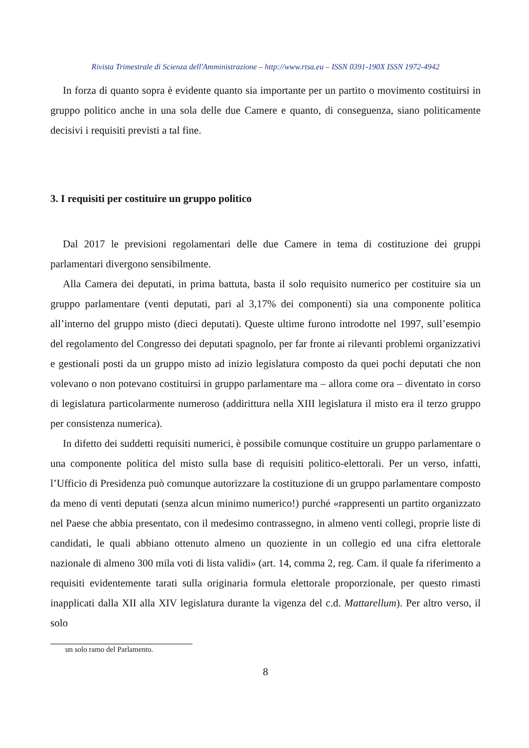Rivista Trimestrale di Scienza dell'Amministrazione – http://www.rtsa.eu – ISSN 0391-190X ISSN 1972-4942
In forza di quanto sopra è evidente quanto sia importante per un partito o movimento costituirsi in gruppo politico anche in una sola delle due Camere e quanto, di conseguenza, siano politicamente decisivi i requisiti previsti a tal fine.
3. I requisiti per costituire un gruppo politico
Dal 2017 le previsioni regolamentari delle due Camere in tema di costituzione dei gruppi parlamentari divergono sensibilmente.
Alla Camera dei deputati, in prima battuta, basta il solo requisito numerico per costituire sia un gruppo parlamentare (venti deputati, pari al 3,17% dei componenti) sia una componente politica all’interno del gruppo misto (dieci deputati). Queste ultime furono introdotte nel 1997, sull’esempio del regolamento del Congresso dei deputati spagnolo, per far fronte ai rilevanti problemi organizzativi e gestionali posti da un gruppo misto ad inizio legislatura composto da quei pochi deputati che non volevano o non potevano costituirsi in gruppo parlamentare ma – allora come ora – diventato in corso di legislatura particolarmente numeroso (addirittura nella XIII legislatura il misto era il terzo gruppo per consistenza numerica).
In difetto dei suddetti requisiti numerici, è possibile comunque costituire un gruppo parlamentare o una componente politica del misto sulla base di requisiti politico-elettorali. Per un verso, infatti, l’Ufficio di Presidenza può comunque autorizzare la costituzione di un gruppo parlamentare composto da meno di venti deputati (senza alcun minimo numerico!) purché «rappresenti un partito organizzato nel Paese che abbia presentato, con il medesimo contrassegno, in almeno venti collegi, proprie liste di candidati, le quali abbiano ottenuto almeno un quoziente in un collegio ed una cifra elettorale nazionale di almeno 300 mila voti di lista validi» (art. 14, comma 2, reg. Cam. il quale fa riferimento a requisiti evidentemente tarati sulla originaria formula elettorale proporzionale, per questo rimasti inapplicati dalla XII alla XIV legislatura durante la vigenza del c.d. Mattarellum). Per altro verso, il solo
un solo ramo del Parlamento.
8